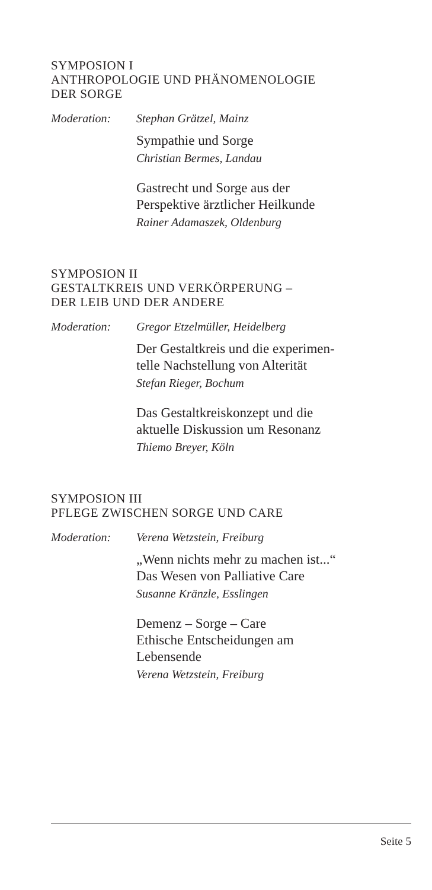SYMPOSION I
ANTHROPOLOGIE UND PHÄNOMENOLOGIE
DER SORGE
Moderation: Stephan Grätzel, Mainz
Sympathie und Sorge
Christian Bermes, Landau
Gastrecht und Sorge aus der
Perspektive ärztlicher Heilkunde
Rainer Adamaszek, Oldenburg
SYMPOSION II
GESTALTKREIS UND VERKÖRPERUNG –
DER LEIB UND DER ANDERE
Moderation: Gregor Etzelmüller, Heidelberg
Der Gestaltkreis und die experimen-
telle Nachstellung von Alterität
Stefan Rieger, Bochum
Das Gestaltkreiskonzept und die
aktuelle Diskussion um Resonanz
Thiemo Breyer, Köln
SYMPOSION III
PFLEGE ZWISCHEN SORGE UND CARE
Moderation: Verena Wetzstein, Freiburg
„Wenn nichts mehr zu machen ist...“
Das Wesen von Palliative Care
Susanne Kränzle, Esslingen
Demenz – Sorge – Care
Ethische Entscheidungen am
Lebensende
Verena Wetzstein, Freiburg
Seite 5